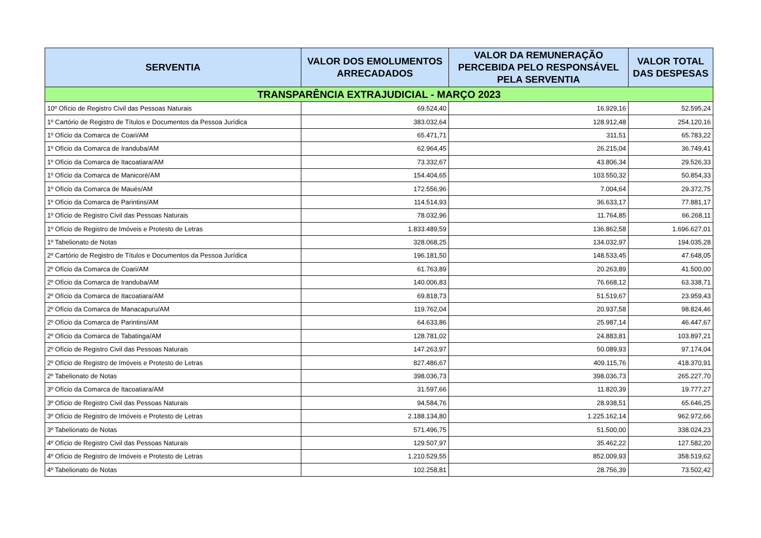| SERVENTIA | VALOR DOS EMOLUMENTOS ARRECADADOS | VALOR DA REMUNERAÇÃO PERCEBIDA PELO RESPONSÁVEL PELA SERVENTIA | VALOR TOTAL DAS DESPESAS |
| --- | --- | --- | --- |
| TRANSPARÊNCIA EXTRAJUDICIAL - MARÇO 2023 | | | |
| 10º Ofício de Registro Civil das Pessoas Naturais | 69.524,40 | 16.929,16 | 52.595,24 |
| 1º Cartório de Registro de Títulos e Documentos da Pessoa Jurídica | 383.032,64 | 128.912,48 | 254.120,16 |
| 1º Ofício da Comarca de Coari/AM | 65.471,71 | 311,51 | 65.783,22 |
| 1º Ofício da Comarca de Iranduba/AM | 62.964,45 | 26.215,04 | 36.749,41 |
| 1º Ofício da Comarca de Itacoatiara/AM | 73.332,67 | 43.806,34 | 29.526,33 |
| 1º Ofício da Comarca de Manicoré/AM | 154.404,65 | 103.550,32 | 50.854,33 |
| 1º Ofício da Comarca de Maués/AM | 172.556,96 | 7.004,64 | 29.372,75 |
| 1º Ofício da Comarca de Parintins/AM | 114.514,93 | 36.633,17 | 77.881,17 |
| 1º Ofício de Registro Civil das Pessoas Naturais | 78.032,96 | 11.764,85 | 66.268,11 |
| 1º Ofício de Registro de Imóveis e Protesto de Letras | 1.833.489,59 | 136.862,58 | 1.696.627,01 |
| 1º Tabelionato de Notas | 328.068,25 | 134.032,97 | 194.035,28 |
| 2º Cartório de Registro de Títulos e Documentos da Pessoa Jurídica | 196.181,50 | 148.533,45 | 47.648,05 |
| 2º Ofício da Comarca de Coari/AM | 61.763,89 | 20.263,89 | 41.500,00 |
| 2º Ofício da Comarca de Iranduba/AM | 140.006,83 | 76.668,12 | 63.338,71 |
| 2º Ofício da Comarca de Itacoatiara/AM | 69.818,73 | 51.519,67 | 23.959,43 |
| 2º Ofício da Comarca de Manacapuru/AM | 119.762,04 | 20.937,58 | 98.824,46 |
| 2º Ofício da Comarca de Parintins/AM | 64.633,86 | 25.987,14 | 46.447,67 |
| 2º Ofício da Comarca de Tabatinga/AM | 128.781,02 | 24.883,81 | 103.897,21 |
| 2º Ofício de Registro Civil das Pessoas Naturais | 147.263,97 | 50.089,93 | 97.174,04 |
| 2º Ofício de Registro de Imóveis e Protesto de Letras | 827.486,67 | 409.115,76 | 418.370,91 |
| 2º Tabelionato de Notas | 398.036,73 | 398.036,73 | 265.227,70 |
| 3º Ofício da Comarca de Itacoatiara/AM | 31.597,66 | 11.820,39 | 19.777,27 |
| 3º Ofício de Registro Civil das Pessoas Naturais | 94.584,76 | 28.938,51 | 65.646,25 |
| 3º Ofício de Registro de Imóveis e Protesto de Letras | 2.188.134,80 | 1.225.162,14 | 962.972,66 |
| 3º Tabelionato de Notas | 571.496,75 | 51.500,00 | 338.024,23 |
| 4º Ofício de Registro Civil das Pessoas Naturais | 129.507,97 | 35.462,22 | 127.582,20 |
| 4º Ofício de Registro de Imóveis e Protesto de Letras | 1.210.529,55 | 852.009,93 | 358.519,62 |
| 4º Tabelionato de Notas | 102.258,81 | 28.756,39 | 73.502,42 |